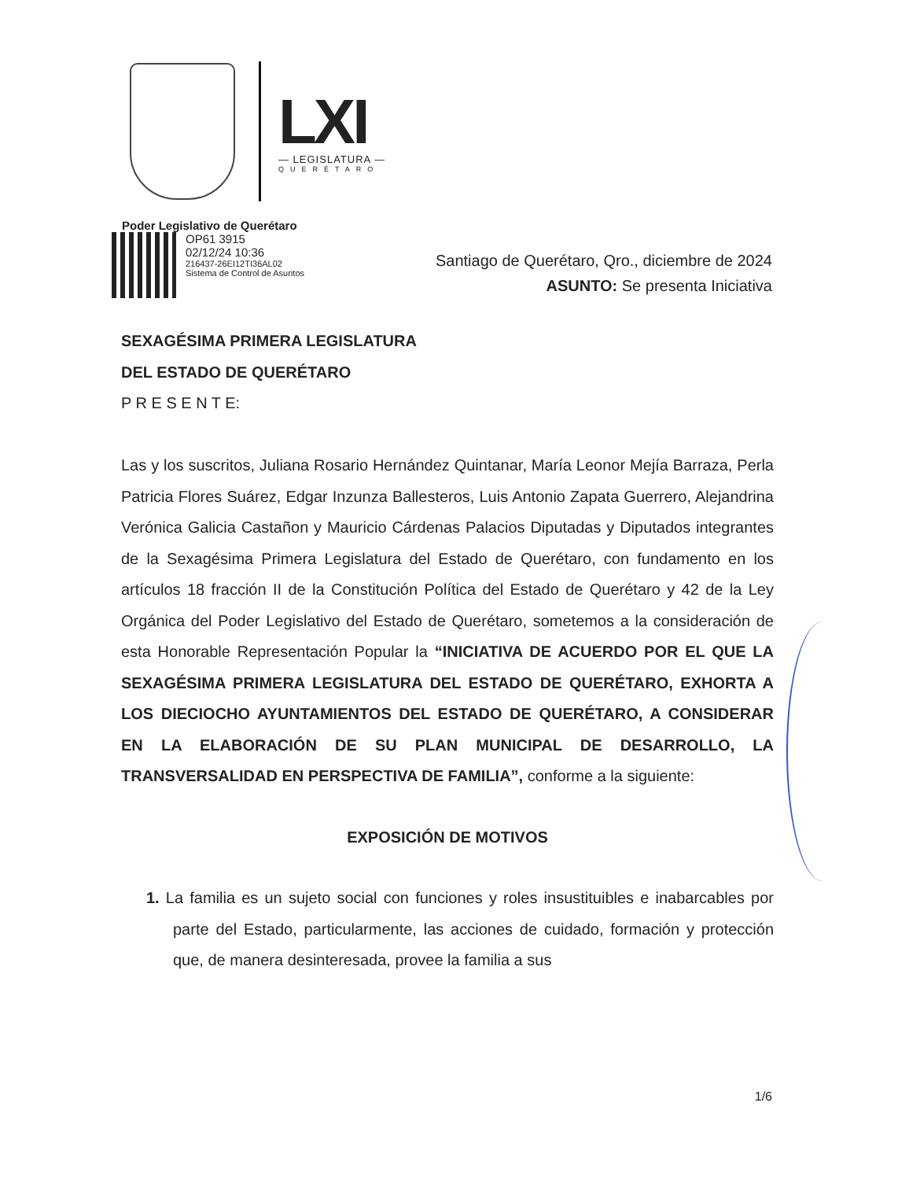LXI
— LEGISLATURA —
QUERÉTARO
Poder Legislativo de Querétaro
OP61 3915
02/12/24 10:36
216437-26EI12TI36AL02
Sistema de Control de Asuntos
Santiago de Querétaro, Qro., diciembre de 2024
ASUNTO: Se presenta Iniciativa
SEXAGÉSIMA PRIMERA LEGISLATURA
DEL ESTADO DE QUERÉTARO
P R E S E N T E:
Las y los suscritos, Juliana Rosario Hernández Quintanar, María Leonor Mejía Barraza, Perla Patricia Flores Suárez, Edgar Inzunza Ballesteros, Luis Antonio Zapata Guerrero, Alejandrina Verónica Galicia Castañon y Mauricio Cárdenas Palacios Diputadas y Diputados integrantes de la Sexagésima Primera Legislatura del Estado de Querétaro, con fundamento en los artículos 18 fracción II de la Constitución Política del Estado de Querétaro y 42 de la Ley Orgánica del Poder Legislativo del Estado de Querétaro, sometemos a la consideración de esta Honorable Representación Popular la “INICIATIVA DE ACUERDO POR EL QUE LA SEXAGÉSIMA PRIMERA LEGISLATURA DEL ESTADO DE QUERÉTARO, EXHORTA A LOS DIECIOCHO AYUNTAMIENTOS DEL ESTADO DE QUERÉTARO, A CONSIDERAR EN LA ELABORACIÓN DE SU PLAN MUNICIPAL DE DESARROLLO, LA TRANSVERSALIDAD EN PERSPECTIVA DE FAMILIA”, conforme a la siguiente:
EXPOSICIÓN DE MOTIVOS
1. La familia es un sujeto social con funciones y roles insustituibles e inabarcables por parte del Estado, particularmente, las acciones de cuidado, formación y protección que, de manera desinteresada, provee la familia a sus
1/6